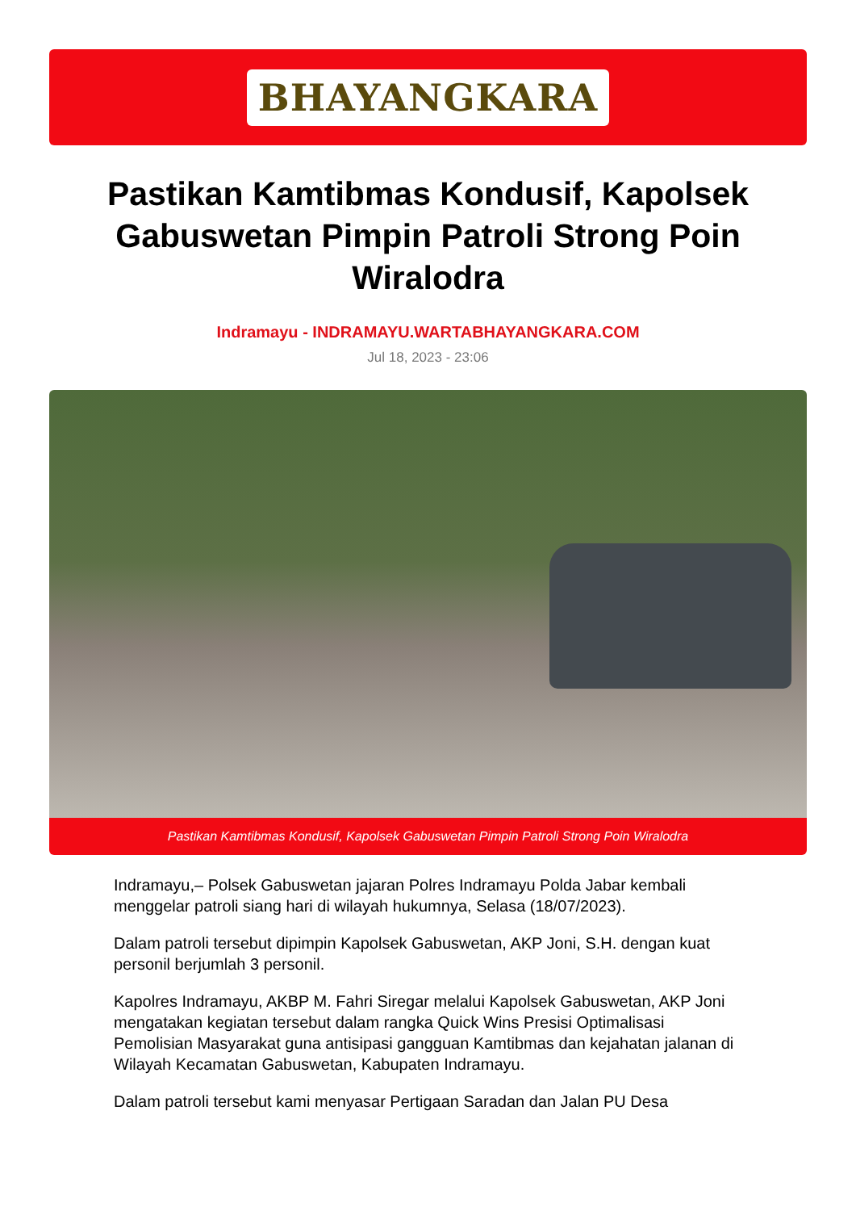BHAYANGKARA
Pastikan Kamtibmas Kondusif, Kapolsek Gabuswetan Pimpin Patroli Strong Poin Wiralodra
Indramayu - INDRAMAYU.WARTABHAYANGKARA.COM
Jul 18, 2023 - 23:06
Pastikan Kamtibmas Kondusif, Kapolsek Gabuswetan Pimpin Patroli Strong Poin Wiralodra
Indramayu,– Polsek Gabuswetan jajaran Polres Indramayu Polda Jabar kembali menggelar patroli siang hari di wilayah hukumnya, Selasa (18/07/2023).
Dalam patroli tersebut dipimpin Kapolsek Gabuswetan, AKP Joni, S.H. dengan kuat personil berjumlah 3 personil.
Kapolres Indramayu, AKBP M. Fahri Siregar melalui Kapolsek Gabuswetan, AKP Joni mengatakan kegiatan tersebut dalam rangka Quick Wins Presisi Optimalisasi Pemolisian Masyarakat guna antisipasi gangguan Kamtibmas dan kejahatan jalanan di Wilayah Kecamatan Gabuswetan, Kabupaten Indramayu.
Dalam patroli tersebut kami menyasar Pertigaan Saradan dan Jalan PU Desa